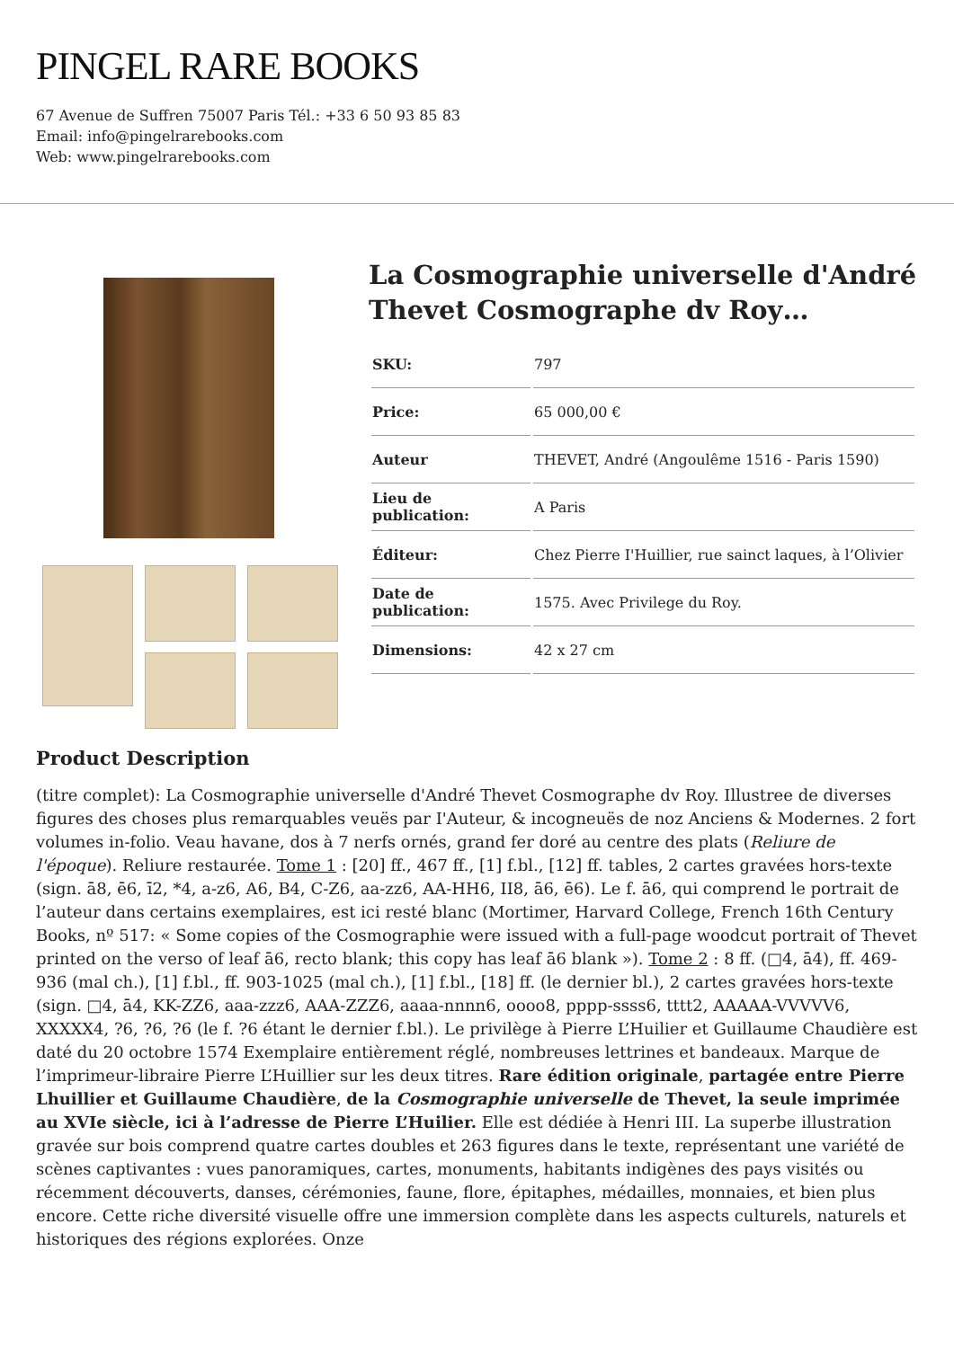PINGEL RARE BOOKS
67 Avenue de Suffren 75007 Paris Tél.: +33 6 50 93 85 83
Email: info@pingelrarebooks.com
Web: www.pingelrarebooks.com
La Cosmographie universelle d'André Thevet Cosmographe dv Roy…
| SKU: | 797 |
| Price: | 65 000,00 € |
| Auteur | THEVET, André (Angoulême 1516 - Paris 1590) |
| Lieu de publication: | A Paris |
| Éditeur: | Chez Pierre I'Huillier, rue sainct laques, à l’Olivier |
| Date de publication: | 1575. Avec Privilege du Roy. |
| Dimensions: | 42 x 27 cm |
Product Description
(titre complet): La Cosmographie universelle d'André Thevet Cosmographe dv Roy. Illustree de diverses figures des choses plus remarquables veuës par I'Auteur, & incogneuës de noz Anciens & Modernes. 2 fort volumes in-folio. Veau havane, dos à 7 nerfs ornés, grand fer doré au centre des plats (Reliure de l'époque). Reliure restaurée. Tome 1 : [20] ff., 467 ff., [1] f.bl., [12] ff. tables, 2 cartes gravées hors-texte (sign. ā8, ē6, ī2, *4, a-z6, A6, B4, C-Z6, aa-zz6, AA-HH6, II8, ā6, ē6). Le f. ā6, qui comprend le portrait de l’auteur dans certains exemplaires, est ici resté blanc (Mortimer, Harvard College, French 16th Century Books, nº 517: « Some copies of the Cosmographie were issued with a full-page woodcut portrait of Thevet printed on the verso of leaf ā6, recto blank; this copy has leaf ā6 blank »). Tome 2 : 8 ff. (□4, ā4), ff. 469-936 (mal ch.), [1] f.bl., ff. 903-1025 (mal ch.), [1] f.bl., [18] ff. (le dernier bl.), 2 cartes gravées hors-texte (sign. □4, ā4, KK-ZZ6, aaa-zzz6, AAA-ZZZ6, aaaa-nnnn6, oooo8, pppp-ssss6, tttt2, AAAAA-VVVVV6, XXXXX4, ?6, ?6, ?6 (le f. ?6 étant le dernier f.bl.). Le privilège à Pierre L’Huilier et Guillaume Chaudière est daté du 20 octobre 1574 Exemplaire entièrement réglé, nombreuses lettrines et bandeaux. Marque de l’imprimeur-libraire Pierre L’Huillier sur les deux titres. Rare édition originale, partagée entre Pierre Lhuillier et Guillaume Chaudière, de la Cosmographie universelle de Thevet, la seule imprimée au XVIe siècle, ici à l’adresse de Pierre L’Huilier. Elle est dédiée à Henri III. La superbe illustration gravée sur bois comprend quatre cartes doubles et 263 figures dans le texte, représentant une variété de scènes captivantes : vues panoramiques, cartes, monuments, habitants indigènes des pays visités ou récemment découverts, danses, cérémonies, faune, flore, épitaphes, médailles, monnaies, et bien plus encore. Cette riche diversité visuelle offre une immersion complète dans les aspects culturels, naturels et historiques des régions explorées. Onze